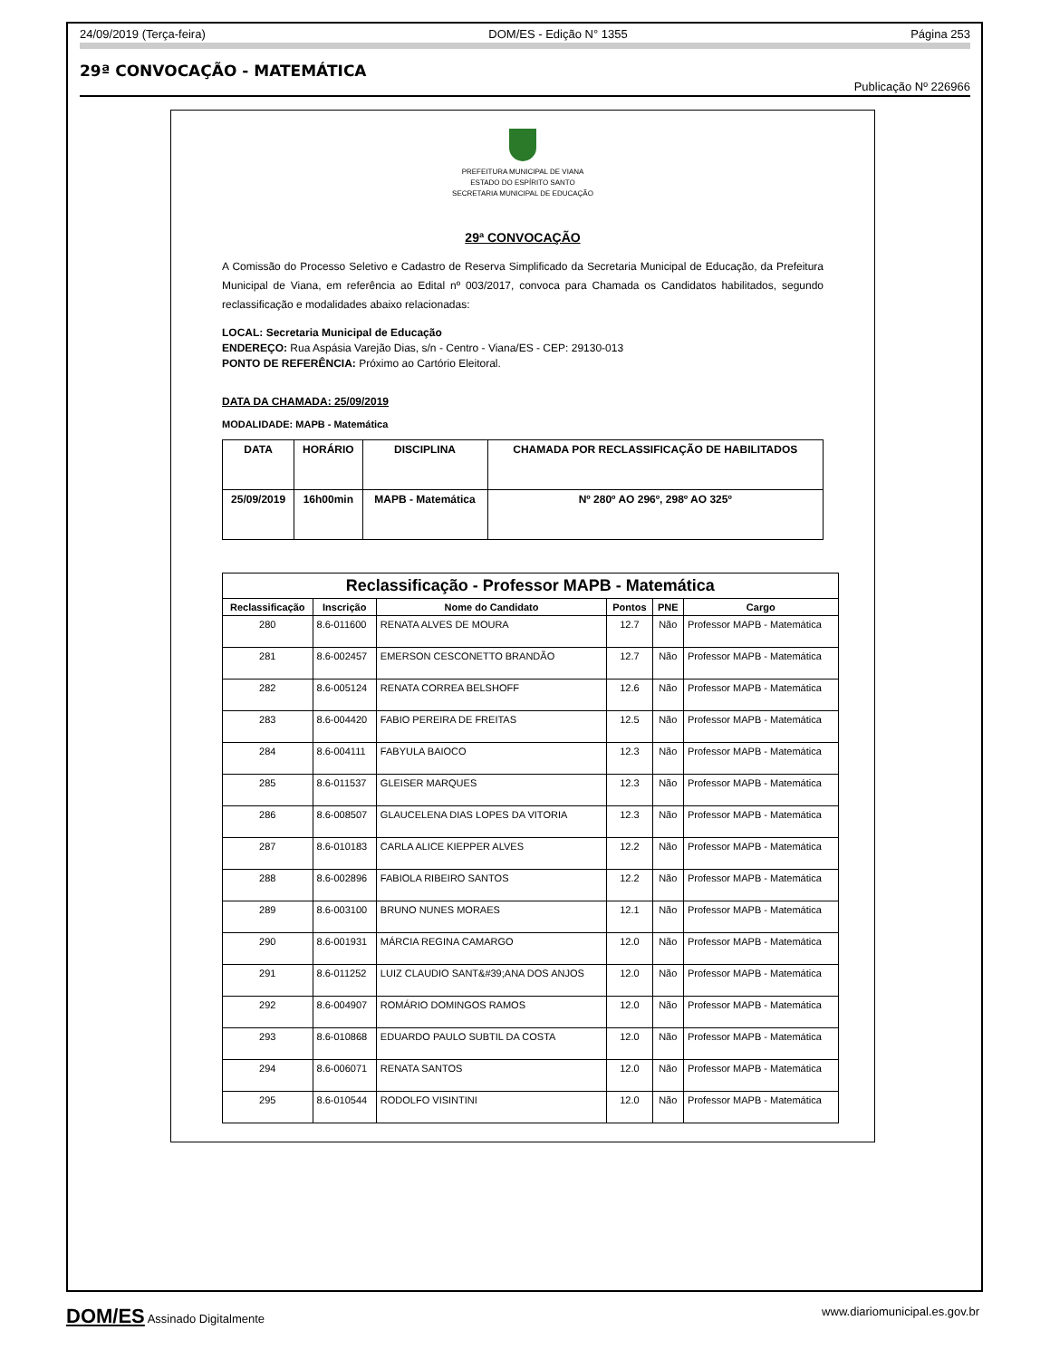24/09/2019 (Terça-feira) DOM/ES - Edição N° 1355 Página 253
29ª CONVOCAÇÃO - MATEMÁTICA
Publicação Nº 226966
PREFEITURA MUNICIPAL DE VIANA
ESTADO DO ESPÍRITO SANTO
SECRETARIA MUNICIPAL DE EDUCAÇÃO
29ª CONVOCAÇÃO
A Comissão do Processo Seletivo e Cadastro de Reserva Simplificado da Secretaria Municipal de Educação, da Prefeitura Municipal de Viana, em referência ao Edital nº 003/2017, convoca para Chamada os Candidatos habilitados, segundo reclassificação e modalidades abaixo relacionadas:
LOCAL: Secretaria Municipal de Educação
ENDEREÇO: Rua Aspásia Varejão Dias, s/n - Centro - Viana/ES - CEP: 29130-013
PONTO DE REFERÊNCIA: Próximo ao Cartório Eleitoral.
DATA DA CHAMADA: 25/09/2019
MODALIDADE: MAPB - Matemática
| DATA | HORÁRIO | DISCIPLINA | CHAMADA POR RECLASSIFICAÇÃO DE HABILITADOS |
| --- | --- | --- | --- |
| 25/09/2019 | 16h00min | MAPB - Matemática | Nº 280º AO 296º, 298º AO 325º |
| Reclassificação - Professor MAPB - Matemática | | | | | |
| --- | --- | --- | --- | --- | --- |
| Reclassificação | Inscrição | Nome do Candidato | Pontos | PNE | Cargo |
| 280 | 8.6-011600 | RENATA ALVES DE MOURA | 12.7 | Não | Professor MAPB - Matemática |
| 281 | 8.6-002457 | EMERSON CESCONETTO BRANDÃO | 12.7 | Não | Professor MAPB - Matemática |
| 282 | 8.6-005124 | RENATA CORREA BELSHOFF | 12.6 | Não | Professor MAPB - Matemática |
| 283 | 8.6-004420 | FABIO PEREIRA DE FREITAS | 12.5 | Não | Professor MAPB - Matemática |
| 284 | 8.6-004111 | FABYULA BAIOCO | 12.3 | Não | Professor MAPB - Matemática |
| 285 | 8.6-011537 | GLEISER MARQUES | 12.3 | Não | Professor MAPB - Matemática |
| 286 | 8.6-008507 | GLAUCELENA DIAS LOPES DA VITORIA | 12.3 | Não | Professor MAPB - Matemática |
| 287 | 8.6-010183 | CARLA ALICE KIEPPER ALVES | 12.2 | Não | Professor MAPB - Matemática |
| 288 | 8.6-002896 | FABIOLA RIBEIRO SANTOS | 12.2 | Não | Professor MAPB - Matemática |
| 289 | 8.6-003100 | BRUNO NUNES MORAES | 12.1 | Não | Professor MAPB - Matemática |
| 290 | 8.6-001931 | MÁRCIA REGINA CAMARGO | 12.0 | Não | Professor MAPB - Matemática |
| 291 | 8.6-011252 | LUIZ CLAUDIO SANT&#39;ANA DOS ANJOS | 12.0 | Não | Professor MAPB - Matemática |
| 292 | 8.6-004907 | ROMÁRIO DOMINGOS RAMOS | 12.0 | Não | Professor MAPB - Matemática |
| 293 | 8.6-010868 | EDUARDO PAULO SUBTIL DA COSTA | 12.0 | Não | Professor MAPB - Matemática |
| 294 | 8.6-006071 | RENATA SANTOS | 12.0 | Não | Professor MAPB - Matemática |
| 295 | 8.6-010544 | RODOLFO VISINTINI | 12.0 | Não | Professor MAPB - Matemática |
DOM/ES Assinado Digitalmente www.diariomunicipal.es.gov.br